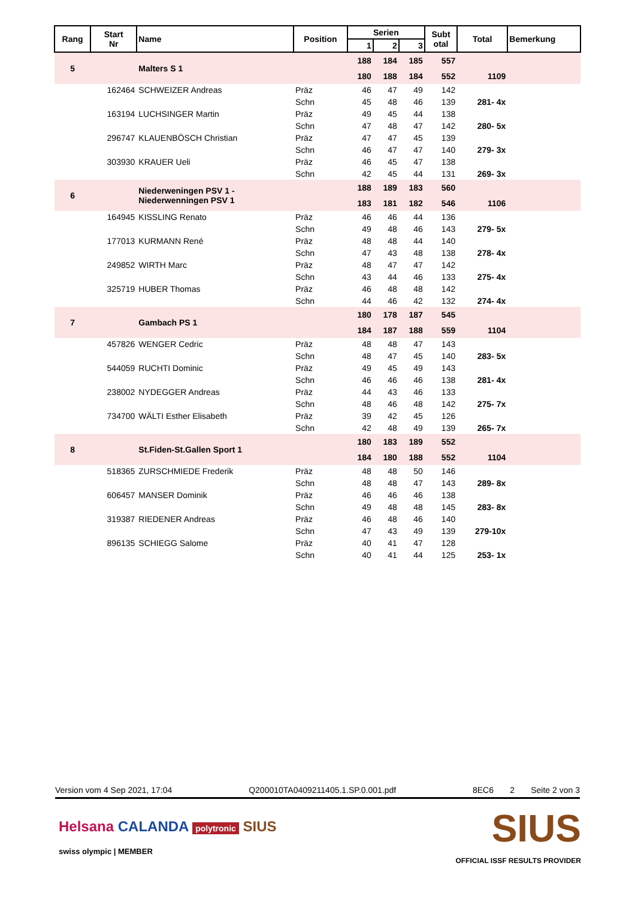| Rang | Start Nr | Name | Position | Serien | | | Subt otal | Total | Bemerkung |
| --- | --- | --- | --- | --- | --- | --- | --- | --- | --- |
| | | | | 1 | 2 | 3 | | | |
| 5 | | Malters S 1 | | 188 | 184 | 185 | 557 | | |
| | | | | 180 | 188 | 184 | 552 | 1109 | |
| | 162464 | SCHWEIZER Andreas | Präz | 46 | 47 | 49 | 142 | | |
| | | | Schn | 45 | 48 | 46 | 139 | 281- 4x | |
| | 163194 | LUCHSINGER Martin | Präz | 49 | 45 | 44 | 138 | | |
| | | | Schn | 47 | 48 | 47 | 142 | 280- 5x | |
| | 296747 | KLAUENBÖSCH Christian | Präz | 47 | 47 | 45 | 139 | | |
| | | | Schn | 46 | 47 | 47 | 140 | 279- 3x | |
| | 303930 | KRAUER Ueli | Präz | 46 | 45 | 47 | 138 | | |
| | | | Schn | 42 | 45 | 44 | 131 | 269- 3x | |
| 6 | | Niederweningen PSV 1 - Niederwenningen PSV 1 | | 188 | 189 | 183 | 560 | | |
| | | | | 183 | 181 | 182 | 546 | 1106 | |
| | 164945 | KISSLING Renato | Präz | 46 | 46 | 44 | 136 | | |
| | | | Schn | 49 | 48 | 46 | 143 | 279- 5x | |
| | 177013 | KURMANN René | Präz | 48 | 48 | 44 | 140 | | |
| | | | Schn | 47 | 43 | 48 | 138 | 278- 4x | |
| | 249852 | WIRTH Marc | Präz | 48 | 47 | 47 | 142 | | |
| | | | Schn | 43 | 44 | 46 | 133 | 275- 4x | |
| | 325719 | HUBER Thomas | Präz | 46 | 48 | 48 | 142 | | |
| | | | Schn | 44 | 46 | 42 | 132 | 274- 4x | |
| 7 | | Gambach PS 1 | | 180 | 178 | 187 | 545 | | |
| | | | | 184 | 187 | 188 | 559 | 1104 | |
| | 457826 | WENGER Cedric | Präz | 48 | 48 | 47 | 143 | | |
| | | | Schn | 48 | 47 | 45 | 140 | 283- 5x | |
| | 544059 | RUCHTI Dominic | Präz | 49 | 45 | 49 | 143 | | |
| | | | Schn | 46 | 46 | 46 | 138 | 281- 4x | |
| | 238002 | NYDEGGER Andreas | Präz | 44 | 43 | 46 | 133 | | |
| | | | Schn | 48 | 46 | 48 | 142 | 275- 7x | |
| | 734700 | WÄLTI Esther Elisabeth | Präz | 39 | 42 | 45 | 126 | | |
| | | | Schn | 42 | 48 | 49 | 139 | 265- 7x | |
| 8 | | St.Fiden-St.Gallen Sport 1 | | 180 | 183 | 189 | 552 | | |
| | | | | 184 | 180 | 188 | 552 | 1104 | |
| | 518365 | ZURSCHMIEDE Frederik | Präz | 48 | 48 | 50 | 146 | | |
| | | | Schn | 48 | 48 | 47 | 143 | 289- 8x | |
| | 606457 | MANSER Dominik | Präz | 46 | 46 | 46 | 138 | | |
| | | | Schn | 49 | 48 | 48 | 145 | 283- 8x | |
| | 319387 | RIEDENER Andreas | Präz | 46 | 48 | 46 | 140 | | |
| | | | Schn | 47 | 43 | 49 | 139 | 279-10x | |
| | 896135 | SCHIEGG Salome | Präz | 40 | 41 | 47 | 128 | | |
| | | | Schn | 40 | 41 | 44 | 125 | 253- 1x | |
Version vom 4 Sep 2021, 17:04 Q200010TA0409211405.1.SP.0.001.pdf 8EC6 2 Seite 2 von 3
Helsana CALANDA polytronic SIUS
swiss olympic | MEMBER
SIUS
OFFICIAL ISSF RESULTS PROVIDER